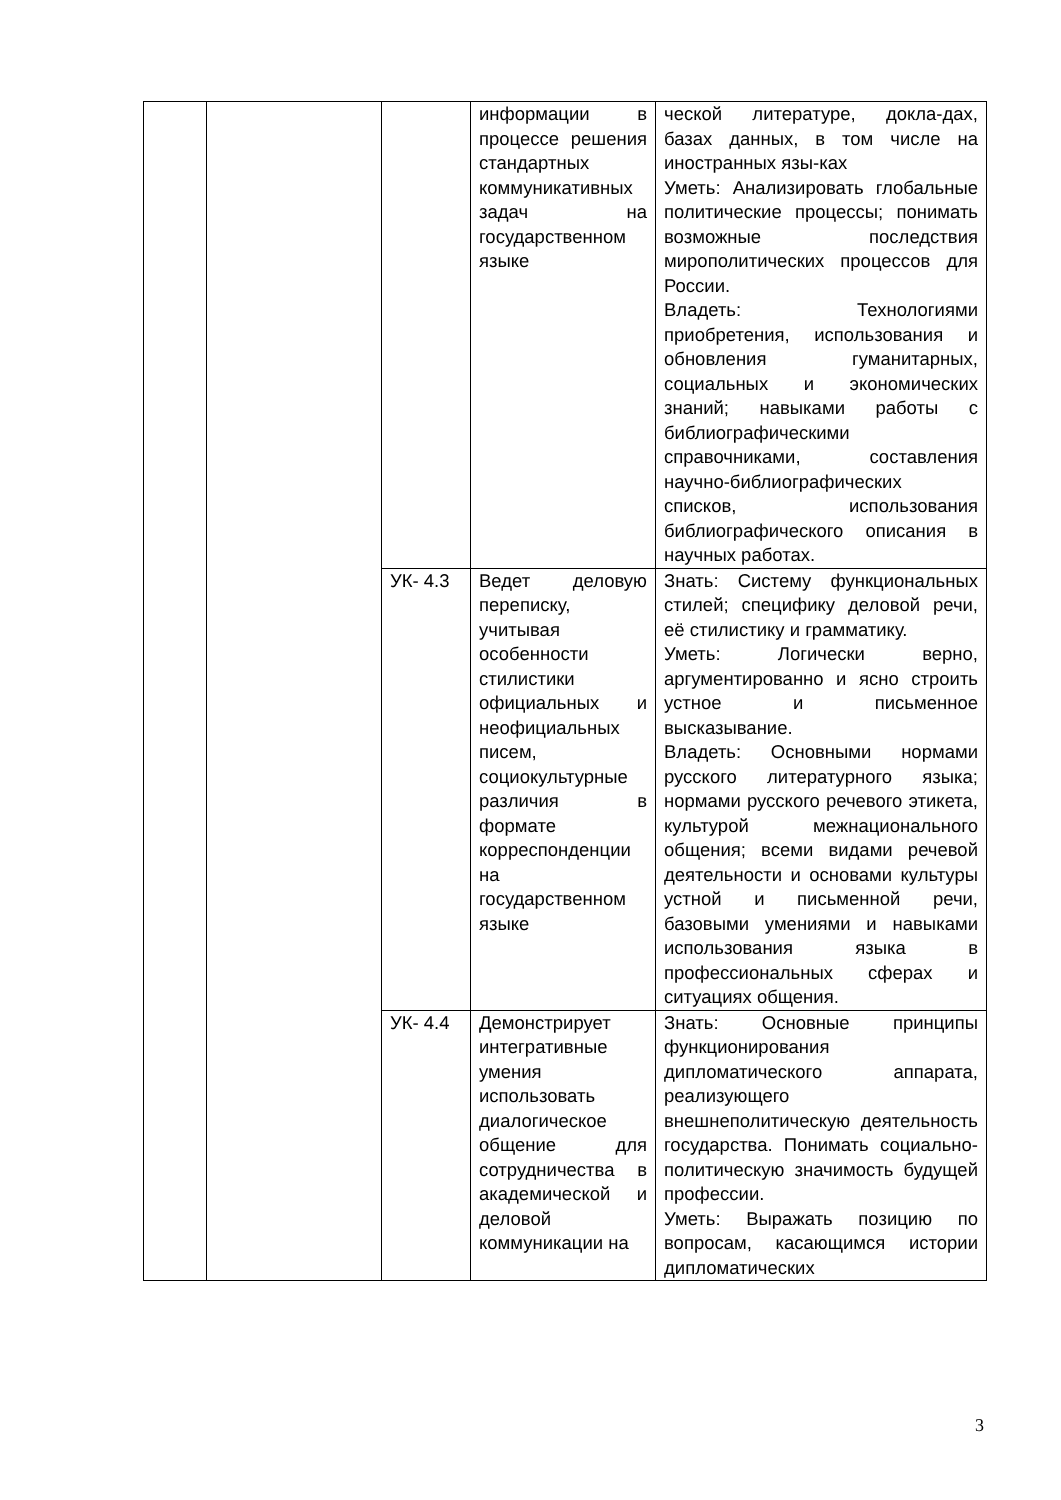| | | | информации в процессе решения стандартных коммуникативных задач на государственном языке | ческой литературе, докла-дах, базах данных, в том числе на иностранных язы-ках Уметь: Анализировать глобальные политические процессы; понимать возможные последствия мирополитических процессов для России. Владеть: Технологиями приобретения, использования и обновления гуманитарных, социальных и экономических знаний; навыками работы с библиографическими справочниками, составления научно-библиографических списков, использования библиографического описания в научных работах. |
| | | УК- 4.3 | Ведет деловую переписку, учитывая особенности стилистики официальных и неофициальных писем, социокультурные различия в формате корреспонденции на государственном языке | Знать: Систему функциональных стилей; специфику деловой речи, её стилистику и грамматику. Уметь: Логически верно, аргументированно и ясно строить устное и письменное высказывание. Владеть: Основными нормами русского литературного языка; нормами русского речевого этикета, культурой межнационального общения; всеми видами речевой деятельности и основами культуры устной и письменной речи, базовыми умениями и навыками использования языка в профессиональных сферах и ситуациях общения. |
| | | УК- 4.4 | Демонстрирует интегративные умения использовать диалогическое общение для сотрудничества в академической и деловой коммуникации на | Знать: Основные принципы функционирования дипломатического аппарата, реализующего внешнеполитическую деятельность государства. Понимать социально-политическую значимость будущей профессии. Уметь: Выражать позицию по вопросам, касающимся истории дипломатических |
3